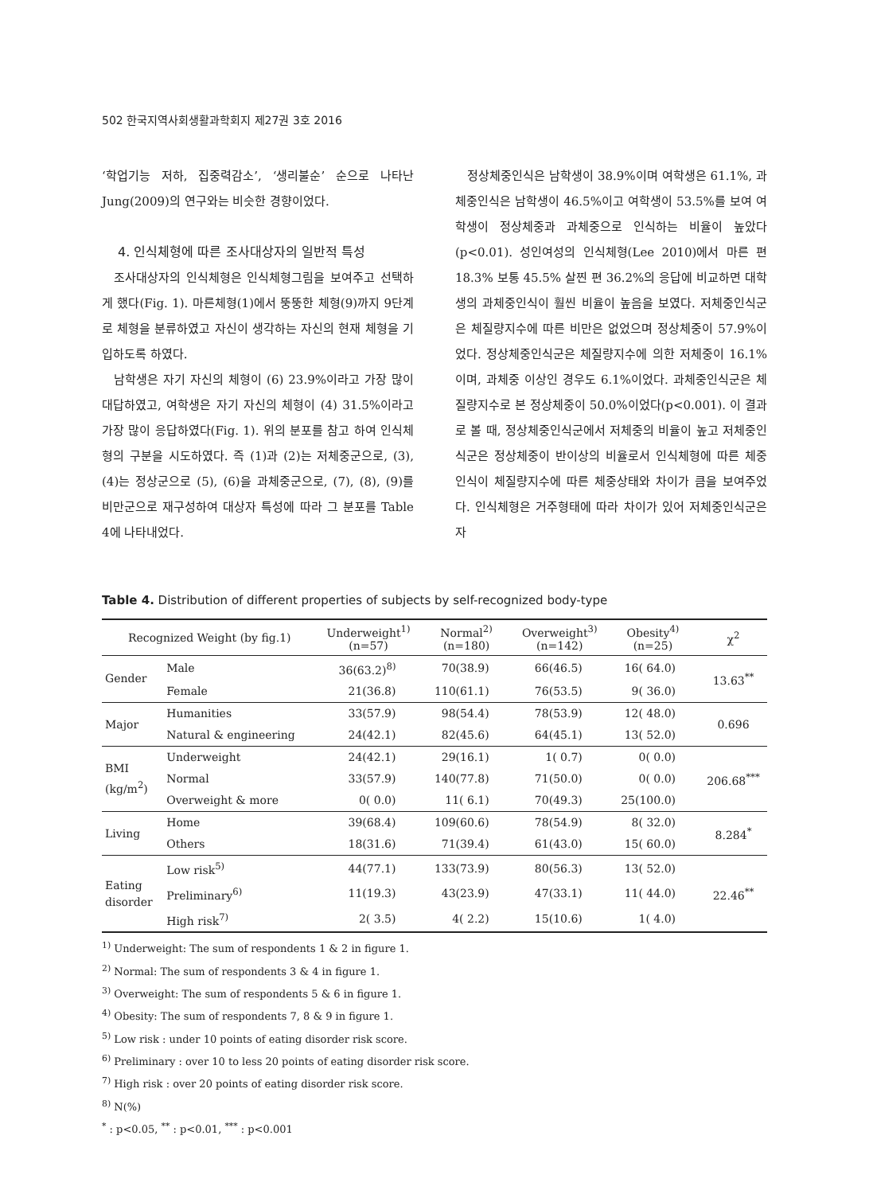502 한국지역사회생활과학회지 제27권 3호 2016
‘학업기능 저하, 집중력감소’, ‘생리불순’ 순으로 나타난 Jung(2009)의 연구와는 비슷한 경향이었다.
4. 인식체형에 따른 조사대상자의 일반적 특성
조사대상자의 인식체형은 인식체형그림을 보여주고 선택하게 했다(Fig. 1). 마른체형(1)에서 뚱뚱한 체형(9)까지 9단계로 체형을 분류하였고 자신이 생각하는 자신의 현재 체형을 기입하도록 하였다.
남학생은 자기 자신의 체형이 (6) 23.9%이라고 가장 많이 대답하였고, 여학생은 자기 자신의 체형이 (4) 31.5%이라고 가장 많이 응답하였다(Fig. 1). 위의 분포를 참고 하여 인식체형의 구분을 시도하였다. 즉 (1)과 (2)는 저체중군으로, (3), (4)는 정상군으로 (5), (6)을 과체중군으로, (7), (8), (9)를 비만군으로 재구성하여 대상자 특성에 따라 그 분포를 Table 4에 나타내었다.
정상체중인식은 남학생이 38.9%이며 여학생은 61.1%, 과체중인식은 남학생이 46.5%이고 여학생이 53.5%를 보여 여학생이 정상체중과 과체중으로 인식하는 비율이 높았다(p<0.01). 성인여성의 인식체형(Lee 2010)에서 마른 편 18.3% 보통 45.5% 살찐 편 36.2%의 응답에 비교하면 대학생의 과체중인식이 훨씬 비율이 높음을 보였다. 저체중인식군은 체질량지수에 따른 비만은 없었으며 정상체중이 57.9%이었다. 정상체중인식군은 체질량지수에 의한 저체중이 16.1%이며, 과체중 이상인 경우도 6.1%이었다. 과체중인식군은 체질량지수로 본 정상체중이 50.0%이었다(p<0.001). 이 결과로 볼 때, 정상체중인식군에서 저체중의 비율이 높고 저체중인식군은 정상체중이 반이상의 비율로서 인식체형에 따른 체중 인식이 체질량지수에 따른 체중상태와 차이가 큼을 보여주었다. 인식체형은 거주형태에 따라 차이가 있어 저체중인식군은 자
Table 4. Distribution of different properties of subjects by self-recognized body-type
| Recognized Weight (by fig.1) | | Underweight<sup>1)</sup> (n=57) | Normal<sup>2)</sup> (n=180) | Overweight<sup>3)</sup> (n=142) | Obesity<sup>4)</sup> (n=25) | χ<sup>2</sup> |
| --- | --- | --- | --- | --- | --- | --- |
| Gender | Male | 36(63.2)<sup>8)</sup> | 70(38.9) | 66(46.5) | 16( 64.0) | 13.63<sup>**</sup> |
| | Female | 21(36.8) | 110(61.1) | 76(53.5) | 9( 36.0) | |
| Major | Humanities | 33(57.9) | 98(54.4) | 78(53.9) | 12( 48.0) | 0.696 |
| | Natural & engineering | 24(42.1) | 82(45.6) | 64(45.1) | 13( 52.0) | |
| BMI (kg/m<sup>2</sup>) | Underweight | 24(42.1) | 29(16.1) | 1( 0.7) | 0( 0.0) | 206.68<sup>***</sup> |
| | Normal | 33(57.9) | 140(77.8) | 71(50.0) | 0( 0.0) | |
| | Overweight & more | 0( 0.0) | 11( 6.1) | 70(49.3) | 25(100.0) | |
| Living | Home | 39(68.4) | 109(60.6) | 78(54.9) | 8( 32.0) | 8.284<sup>*</sup> |
| | Others | 18(31.6) | 71(39.4) | 61(43.0) | 15( 60.0) | |
| Eating disorder | Low risk<sup>5)</sup> | 44(77.1) | 133(73.9) | 80(56.3) | 13( 52.0) | 22.46<sup>**</sup> |
| | Preliminary<sup>6)</sup> | 11(19.3) | 43(23.9) | 47(33.1) | 11( 44.0) | |
| | High risk<sup>7)</sup> | 2( 3.5) | 4( 2.2) | 15(10.6) | 1( 4.0) | |
<sup>1)</sup> Underweight: The sum of respondents 1 & 2 in figure 1.
<sup>2)</sup> Normal: The sum of respondents 3 & 4 in figure 1.
<sup>3)</sup> Overweight: The sum of respondents 5 & 6 in figure 1.
<sup>4)</sup> Obesity: The sum of respondents 7, 8 & 9 in figure 1.
<sup>5)</sup> Low risk : under 10 points of eating disorder risk score.
<sup>6)</sup> Preliminary : over 10 to less 20 points of eating disorder risk score.
<sup>7)</sup> High risk : over 20 points of eating disorder risk score.
<sup>8)</sup> N(%)
<sup>*</sup> : p<0.05, <sup>**</sup> : p<0.01, <sup>***</sup> : p<0.001